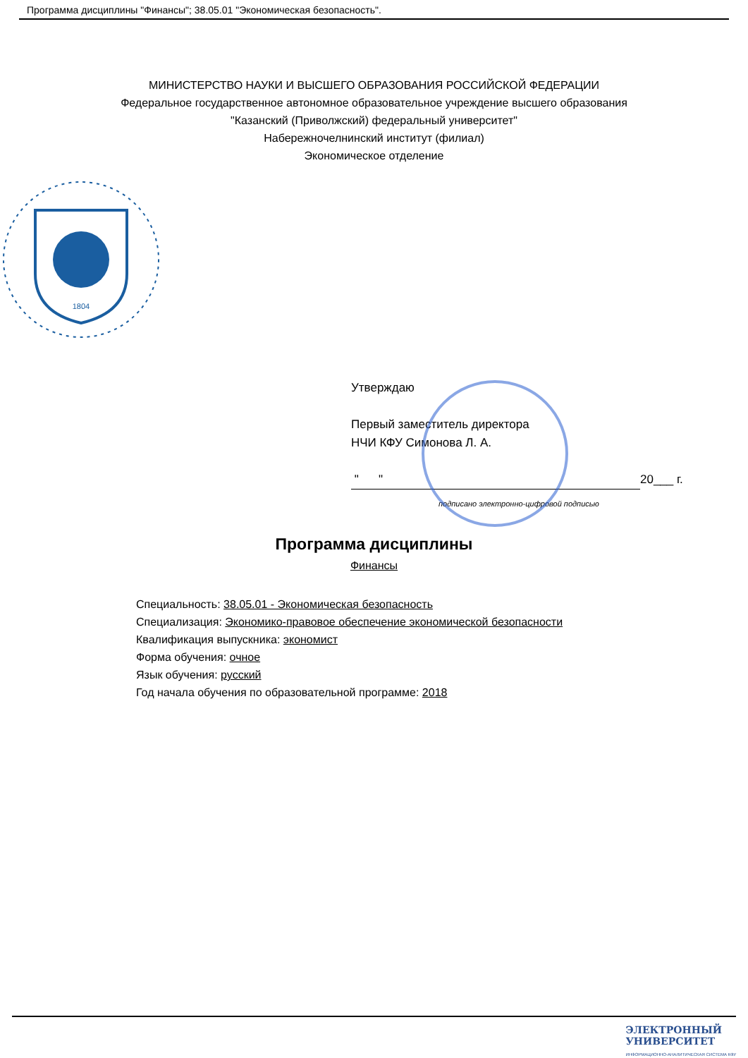Программа дисциплины "Финансы"; 38.05.01 "Экономическая безопасность".
МИНИСТЕРСТВО НАУКИ И ВЫСШЕГО ОБРАЗОВАНИЯ РОССИЙСКОЙ ФЕДЕРАЦИИ
Федеральное государственное автономное образовательное учреждение высшего образования
"Казанский (Приволжский) федеральный университет"
Набережночелнинский институт (филиал)
Экономическое отделение
1804
Утверждаю
Первый заместитель директора
НЧИ КФУ Симонова Л. А.
" " 20___ г.
подписано электронно-цифровой подписью
Программа дисциплины
Финансы
Специальность: 38.05.01 - Экономическая безопасность
Специализация: Экономико-правовое обеспечение экономической безопасности
Квалификация выпускника: экономист
Форма обучения: очное
Язык обучения: русский
Год начала обучения по образовательной программе: 2018
ЭЛЕКТРОННЫЙ
УНИВЕРСИТЕТ
ИНФОРМАЦИОННО-АНАЛИТИЧЕСКАЯ СИСТЕМА КФУ